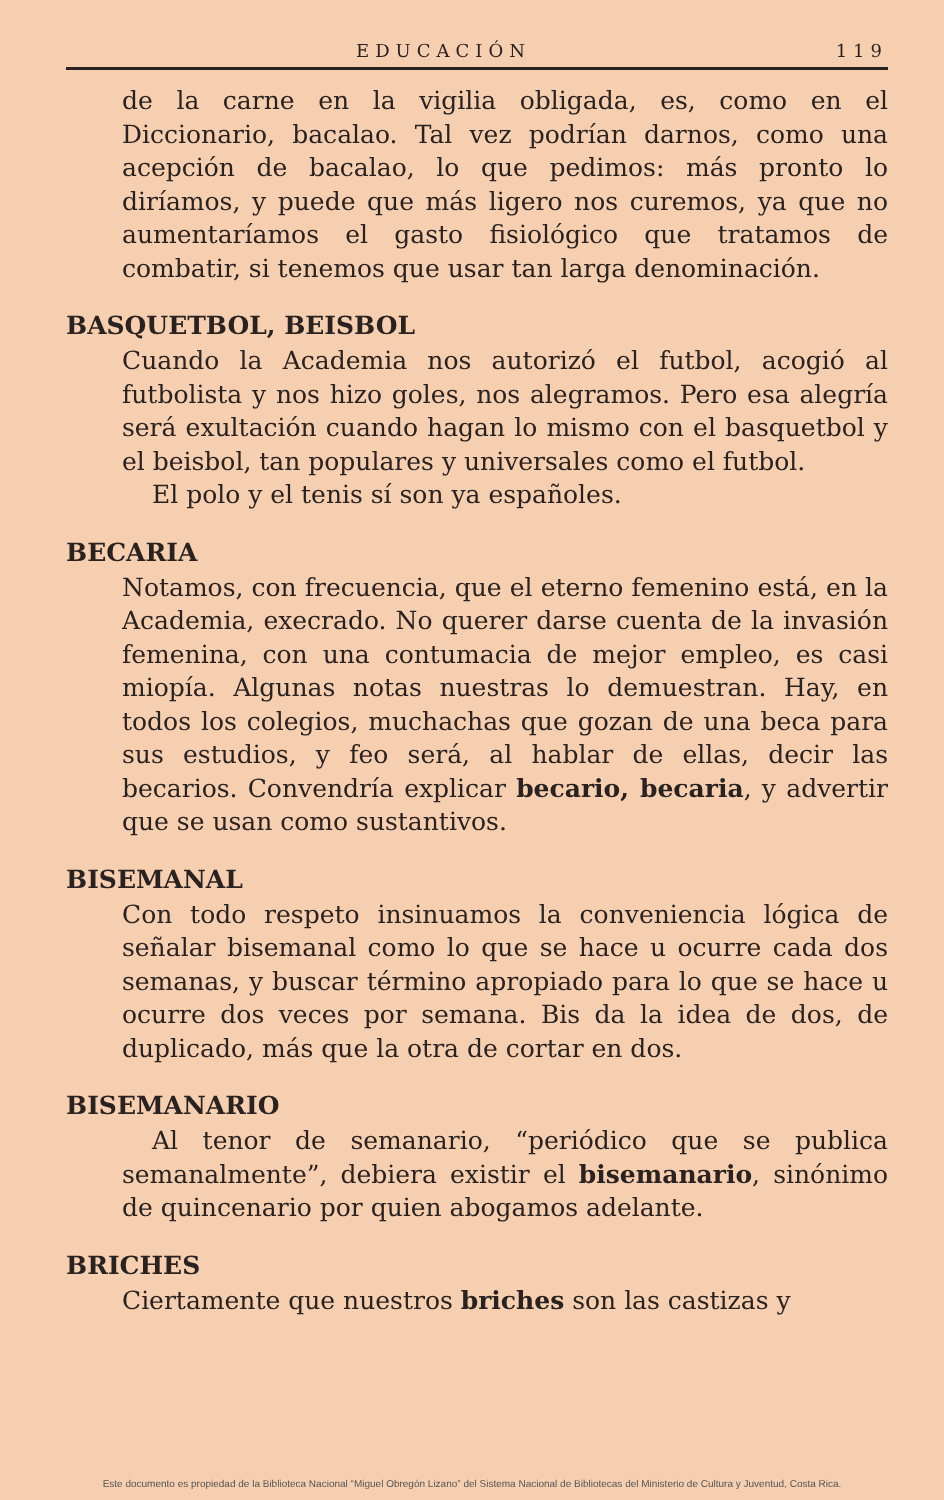EDUCACIÓN 119
de la carne en la vigilia obligada, es, como en el Diccionario, bacalao. Tal vez podrían darnos, como una acepción de bacalao, lo que pedimos: más pronto lo diríamos, y puede que más ligero nos curemos, ya que no aumentaríamos el gasto fisiológico que tratamos de combatir, si tenemos que usar tan larga denominación.
BASQUETBOL, BEISBOL
Cuando la Academia nos autorizó el futbol, acogió al futbolista y nos hizo goles, nos alegramos. Pero esa alegría será exultación cuando hagan lo mismo con el basquetbol y el beisbol, tan populares y universales como el futbol.
El polo y el tenis sí son ya españoles.
BECARIA
Notamos, con frecuencia, que el eterno femenino está, en la Academia, execrado. No querer darse cuenta de la invasión femenina, con una contumacia de mejor empleo, es casi miopía. Algunas notas nuestras lo demuestran. Hay, en todos los colegios, muchachas que gozan de una beca para sus estudios, y feo será, al hablar de ellas, decir las becarios. Convendría explicar becario, becaria, y advertir que se usan como sustantivos.
BISEMANAL
Con todo respeto insinuamos la conveniencia lógica de señalar bisemanal como lo que se hace u ocurre cada dos semanas, y buscar término apropiado para lo que se hace u ocurre dos veces por semana. Bis da la idea de dos, de duplicado, más que la otra de cortar en dos.
BISEMANARIO
Al tenor de semanario, “periódico que se publica semanalmente”, debiera existir el bisemanario, sinónimo de quincenario por quien abogamos adelante.
BRICHES
Ciertamente que nuestros briches son las castizas y
Este documento es propiedad de la Biblioteca Nacional “Miguel Obregón Lizano” del Sistema Nacional de Bibliotecas del Ministerio de Cultura y Juventud, Costa Rica.